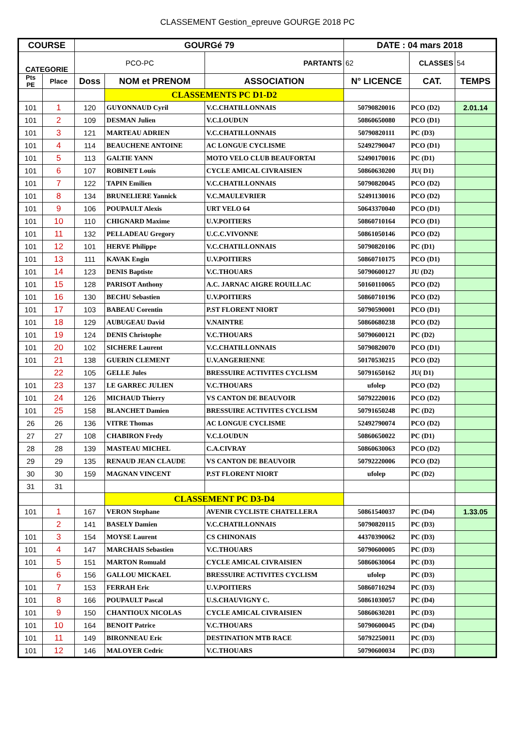CLASSEMENT Gestion_epreuve GOURGE 2018 PC
| COURSE | | GOURGé 79 | | | DATE : 04 mars 2018 | | |
| CATEGORIE | | PCO-PC | | PARTANTS | 62 | CLASSES | 54 |
| Pts PE | Place | Doss | NOM et PRENOM | ASSOCIATION | N° LICENCE | CAT. | TEMPS |
| | | | CLASSEMENTS PC D1-D2 | | | | |
| 101 | 1 | 120 | GUYONNAUD Cyril | V.C.CHATILLONNAIS | 50790820016 | PCO (D2) | 2.01.14 |
| 101 | 2 | 109 | DESMAN Julien | V.C.LOUDUN | 50860650080 | PCO (D1) | |
| 101 | 3 | 121 | MARTEAU ADRIEN | V.C.CHATILLONNAIS | 50790820111 | PC (D3) | |
| 101 | 4 | 114 | BEAUCHENE ANTOINE | AC LONGUE CYCLISME | 52492790047 | PCO (D1) | |
| 101 | 5 | 113 | GALTIE YANN | MOTO VELO CLUB BEAUFORTAI | 52490170016 | PC (D1) | |
| 101 | 6 | 107 | ROBINET Louis | CYCLE AMICAL CIVRAISIEN | 50860630200 | JU( D1) | |
| 101 | 7 | 122 | TAPIN Emilien | V.C.CHATILLONNAIS | 50790820045 | PCO (D2) | |
| 101 | 8 | 134 | BRUNELIERE Yannick | V.C.MAULEVRIER | 52491130016 | PCO (D2) | |
| 101 | 9 | 106 | POUPAULT Alexis | URT VELO 64 | 50643370040 | PCO (D1) | |
| 101 | 10 | 110 | CHIGNARD Maxime | U.V.POITIERS | 50860710164 | PCO (D1) | |
| 101 | 11 | 132 | PELLADEAU Gregory | U.C.C.VIVONNE | 50861050146 | PCO (D2) | |
| 101 | 12 | 101 | HERVE Philippe | V.C.CHATILLONNAIS | 50790820106 | PC (D1) | |
| 101 | 13 | 111 | KAVAK Engin | U.V.POITIERS | 50860710175 | PCO (D1) | |
| 101 | 14 | 123 | DENIS Baptiste | V.C.THOUARS | 50790600127 | JU (D2) | |
| 101 | 15 | 128 | PARISOT Anthony | A.C. JARNAC AIGRE ROUILLAC | 50160110065 | PCO (D2) | |
| 101 | 16 | 130 | BECHU Sebastien | U.V.POITIERS | 50860710196 | PCO (D2) | |
| 101 | 17 | 103 | BABEAU Corentin | P.ST FLORENT NIORT | 50790590001 | PCO (D1) | |
| 101 | 18 | 129 | AUBUGEAU David | V.NAINTRE | 50860680238 | PCO (D2) | |
| 101 | 19 | 124 | DENIS Christophe | V.C.THOUARS | 50790600121 | PC (D2) | |
| 101 | 20 | 102 | SICHERE Laurent | V.C.CHATILLONNAIS | 50790820070 | PCO (D1) | |
| 101 | 21 | 138 | GUERIN CLEMENT | U.V.ANGERIENNE | 50170530215 | PCO (D2) | |
| | 22 | 105 | GELLE Jules | BRESSUIRE ACTIVITES CYCLISM | 50791650162 | JU( D1) | |
| 101 | 23 | 137 | LE GARREC JULIEN | V.C.THOUARS | ufolep | PCO (D2) | |
| 101 | 24 | 126 | MICHAUD Thierry | VS CANTON DE BEAUVOIR | 50792220016 | PCO (D2) | |
| 101 | 25 | 158 | BLANCHET Damien | BRESSUIRE ACTIVITES CYCLISM | 50791650248 | PC (D2) | |
| 26 | 26 | 136 | VITRE Thomas | AC LONGUE CYCLISME | 52492790074 | PCO (D2) | |
| 27 | 27 | 108 | CHABIRON Fredy | V.C.LOUDUN | 50860650022 | PC (D1) | |
| 28 | 28 | 139 | MASTEAU MICHEL | C.A.CIVRAY | 50860630063 | PCO (D2) | |
| 29 | 29 | 135 | RENAUD JEAN CLAUDE | VS CANTON DE BEAUVOIR | 50792220006 | PCO (D2) | |
| 30 | 30 | 159 | MAGNAN VINCENT | P.ST FLORENT NIORT | ufolep | PC (D2) | |
| 31 | 31 | | | | | | |
| | | | CLASSEMENT PC D3-D4 | | | | |
| 101 | 1 | 167 | VERON Stephane | AVENIR CYCLISTE CHATELLERA | 50861540037 | PC (D4) | 1.33.05 |
| | 2 | 141 | BASELY Damien | V.C.CHATILLONNAIS | 50790820115 | PC (D3) | |
| 101 | 3 | 154 | MOYSE Laurent | CS CHINONAIS | 44370390062 | PC (D3) | |
| 101 | 4 | 147 | MARCHAIS Sebastien | V.C.THOUARS | 50790600005 | PC (D3) | |
| 101 | 5 | 151 | MARTON Romuald | CYCLE AMICAL CIVRAISIEN | 50860630064 | PC (D3) | |
| | 6 | 156 | GALLOU MICKAEL | BRESSUIRE ACTIVITES CYCLISM | ufolep | PC (D3) | |
| 101 | 7 | 153 | FERRAH Eric | U.V.POITIERS | 50860710294 | PC (D3) | |
| 101 | 8 | 166 | POUPAULT Pascal | U.S.CHAUVIGNY C. | 50861030057 | PC (D4) | |
| 101 | 9 | 150 | CHANTIOUX NICOLAS | CYCLE AMICAL CIVRAISIEN | 50860630201 | PC (D3) | |
| 101 | 10 | 164 | BENOIT Patrice | V.C.THOUARS | 50790600045 | PC (D4) | |
| 101 | 11 | 149 | BIRONNEAU Eric | DESTINATION MTB RACE | 50792250011 | PC (D3) | |
| 101 | 12 | 146 | MALOYER Cedric | V.C.THOUARS | 50790600034 | PC (D3) | |